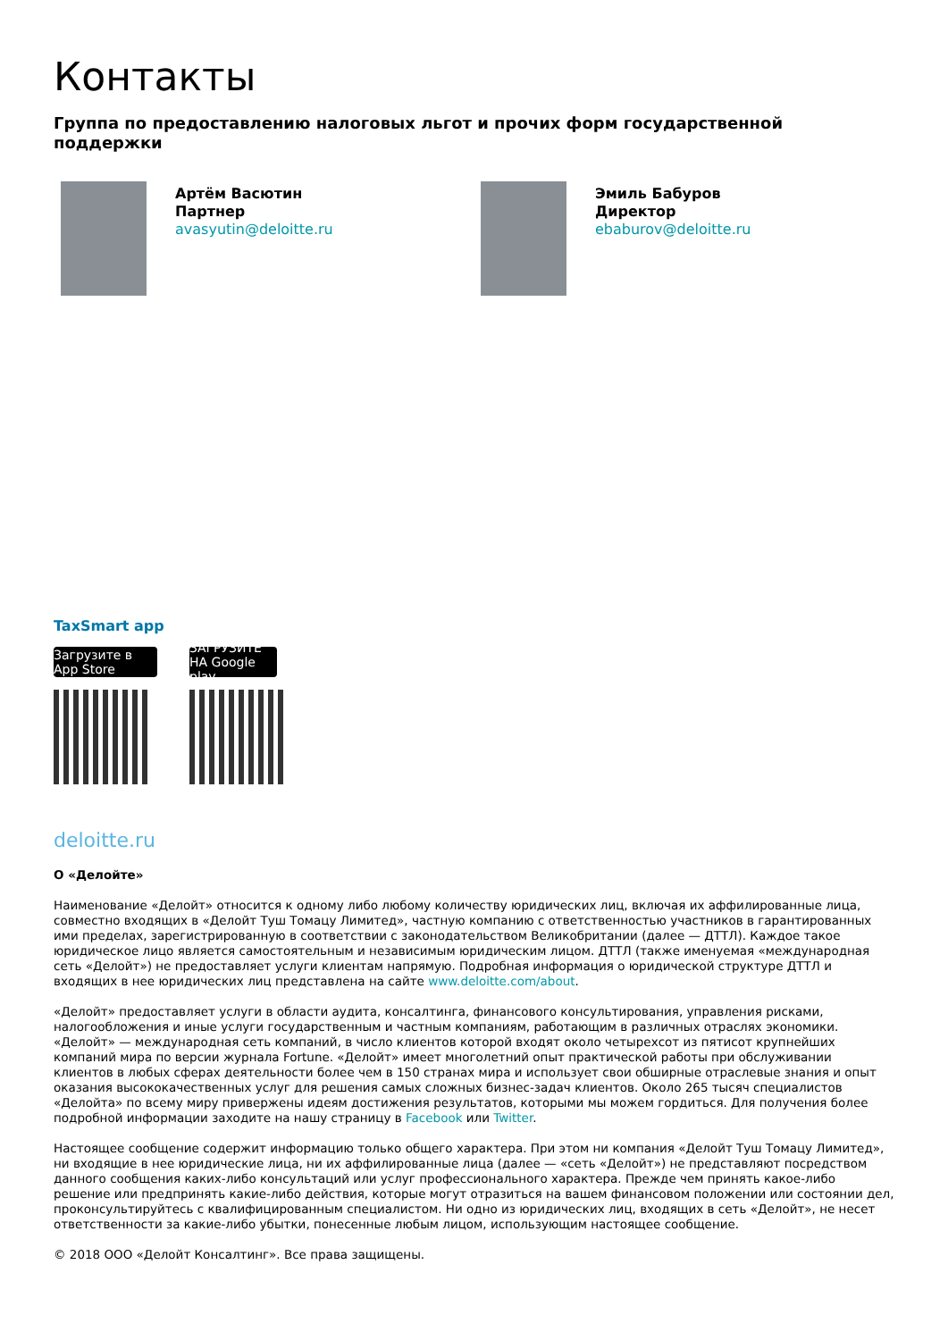Контакты
Группа по предоставлению налоговых льгот и прочих форм государственной поддержки
Артём Васютин
Партнер
avasyutin@deloitte.ru
Эмиль Бабуров
Директор
ebaburov@deloitte.ru
TaxSmart app
Загрузите в App Store ЗАГРУЗИТЕ НА Google play
deloitte.ru
О «Делойте»
Наименование «Делойт» относится к одному либо любому количеству юридических лиц, включая их аффилированные лица, совместно входящих в «Делойт Туш Томацу Лимитед», частную компанию с ответственностью участников в гарантированных ими пределах, зарегистрированную в соответствии с законодательством Великобритании (далее — ДТТЛ). Каждое такое юридическое лицо является самостоятельным и независимым юридическим лицом. ДТТЛ (также именуемая «международная сеть «Делойт») не предоставляет услуги клиентам напрямую. Подробная информация о юридической структуре ДТТЛ и входящих в нее юридических лиц представлена на сайте www.deloitte.com/about.
«Делойт» предоставляет услуги в области аудита, консалтинга, финансового консультирования, управления рисками, налогообложения и иные услуги государственным и частным компаниям, работающим в различных отраслях экономики. «Делойт» — международная сеть компаний, в число клиентов которой входят около четырехсот из пятисот крупнейших компаний мира по версии журнала Fortune. «Делойт» имеет многолетний опыт практической работы при обслуживании клиентов в любых сферах деятельности более чем в 150 странах мира и использует свои обширные отраслевые знания и опыт оказания высококачественных услуг для решения самых сложных бизнес-задач клиентов. Около 265 тысяч специалистов «Делойта» по всему миру привержены идеям достижения результатов, которыми мы можем гордиться. Для получения более подробной информации заходите на нашу страницу в Facebook или Twitter.
Настоящее сообщение содержит информацию только общего характера. При этом ни компания «Делойт Туш Томацу Лимитед», ни входящие в нее юридические лица, ни их аффилированные лица (далее — «сеть «Делойт») не представляют посредством данного сообщения каких-либо консультаций или услуг профессионального характера. Прежде чем принять какое-либо решение или предпринять какие-либо действия, которые могут отразиться на вашем финансовом положении или состоянии дел, проконсультируйтесь с квалифицированным специалистом. Ни одно из юридических лиц, входящих в сеть «Делойт», не несет ответственности за какие-либо убытки, понесенные любым лицом, использующим настоящее сообщение.
© 2018 ООО «Делойт Консалтинг». Все права защищены.